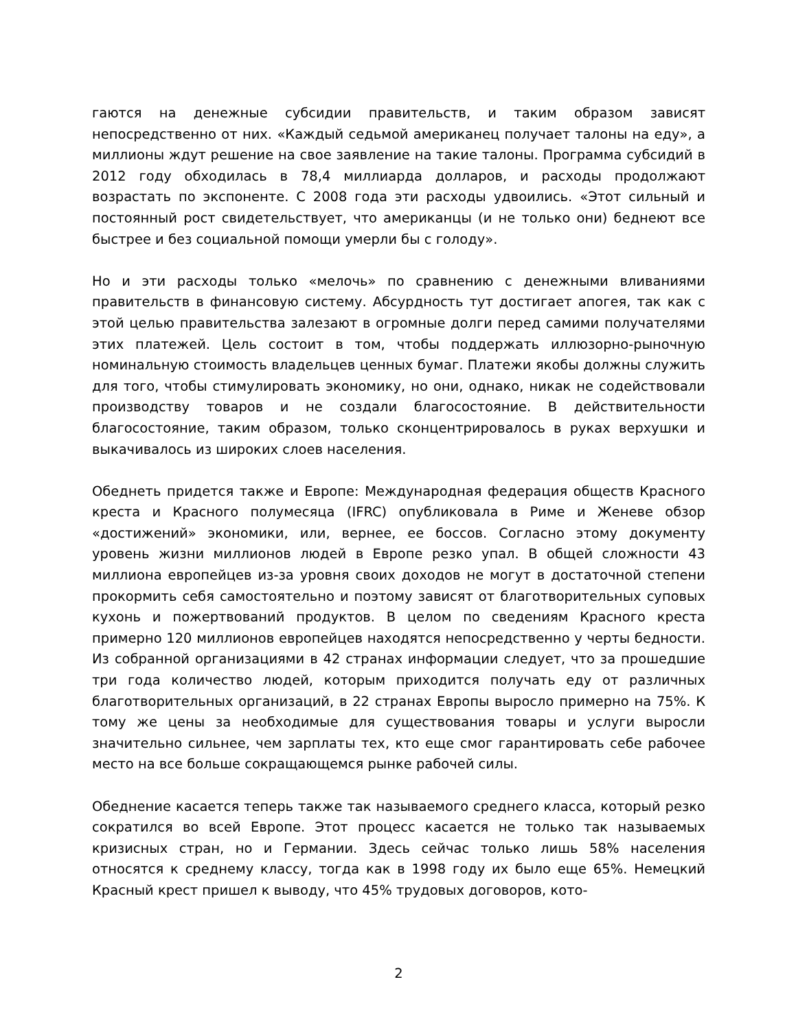гаются на денежные субсидии правительств, и таким образом зависят непосредственно от них. «Каждый седьмой американец получает талоны на еду», а миллионы ждут решение на свое заявление на такие талоны. Программа субсидий в 2012 году обходилась в 78,4 миллиарда долларов, и расходы продолжают возрастать по экспоненте. С 2008 года эти расходы удвоились. «Этот сильный и постоянный рост свидетельствует, что американцы (и не только они) беднеют все быстрее и без социальной помощи умерли бы с голоду».
Но и эти расходы только «мелочь» по сравнению с денежными вливаниями правительств в финансовую систему. Абсурдность тут достигает апогея, так как с этой целью правительства залезают в огромные долги перед самими получателями этих платежей. Цель состоит в том, чтобы поддержать иллюзорно-рыночную номинальную стоимость владельцев ценных бумаг. Платежи якобы должны служить для того, чтобы стимулировать экономику, но они, однако, никак не содействовали производству товаров и не создали благосостояние. В действительности благосостояние, таким образом, только сконцентрировалось в руках верхушки и выкачивалось из широких слоев населения.
Обеднеть придется также и Европе: Международная федерация обществ Красного креста и Красного полумесяца (IFRC) опубликовала в Риме и Женеве обзор «достижений» экономики, или, вернее, ее боссов. Согласно этому документу уровень жизни миллионов людей в Европе резко упал. В общей сложности 43 миллиона европейцев из-за уровня своих доходов не могут в достаточной степени прокормить себя самостоятельно и поэтому зависят от благотворительных суповых кухонь и пожертвований продуктов. В целом по сведениям Красного креста примерно 120 миллионов европейцев находятся непосредственно у черты бедности. Из собранной организациями в 42 странах информации следует, что за прошедшие три года количество людей, которым приходится получать еду от различных благотворительных организаций, в 22 странах Европы выросло примерно на 75%. К тому же цены за необходимые для существования товары и услуги выросли значительно сильнее, чем зарплаты тех, кто еще смог гарантировать себе рабочее место на все больше сокращающемся рынке рабочей силы.
Обеднение касается теперь также так называемого среднего класса, который резко сократился во всей Европе. Этот процесс касается не только так называемых кризисных стран, но и Германии. Здесь сейчас только лишь 58% населения относятся к среднему классу, тогда как в 1998 году их было еще 65%. Немецкий Красный крест пришел к выводу, что 45% трудовых договоров, кото-
2